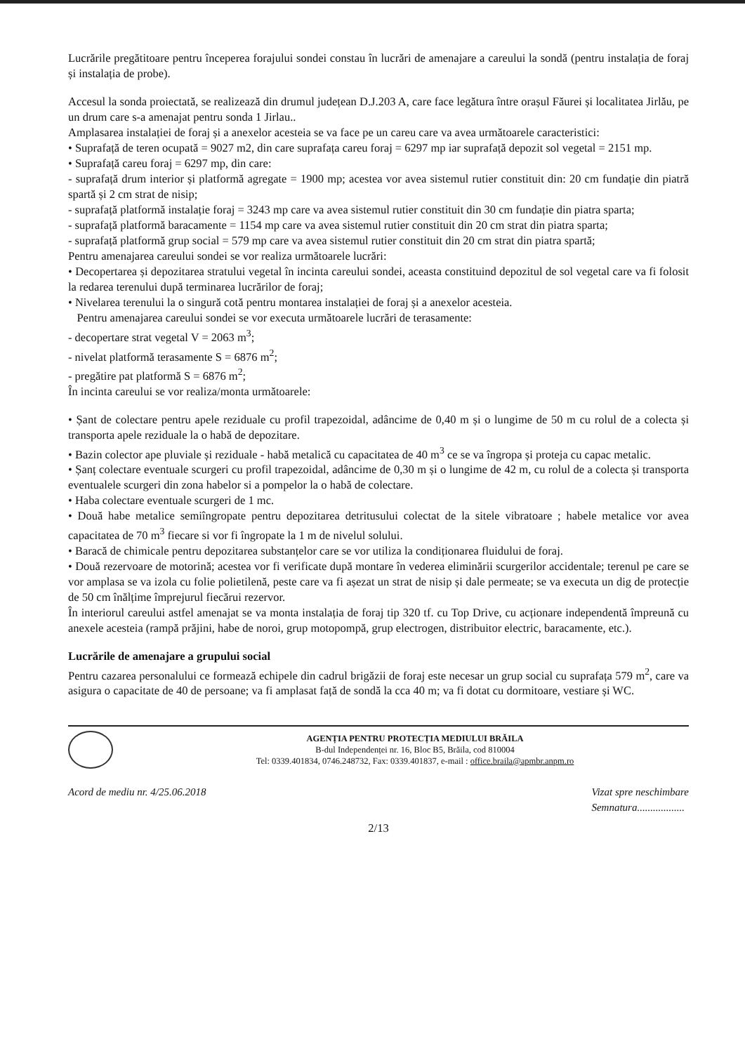Lucrările pregătitoare pentru începerea forajului sondei constau în lucrări de amenajare a careului la sondă (pentru instalația de foraj și instalația de probe).
Accesul la sonda proiectată, se realizează din drumul județean D.J.203 A, care face legătura între orașul Făurei și localitatea Jirlău, pe un drum care s-a amenajat pentru sonda 1 Jirlau..
Amplasarea instalației de foraj și a anexelor acesteia se va face pe un careu care va avea următoarele caracteristici:
• Suprafață de teren ocupată = 9027 m2, din care suprafața careu foraj = 6297 mp iar suprafață depozit sol vegetal = 2151 mp.
• Suprafață careu foraj = 6297 mp, din care:
- suprafață drum interior și platformă agregate = 1900 mp; acestea vor avea sistemul rutier constituit din: 20 cm fundație din piatră spartă și 2 cm strat de nisip;
- suprafață platformă instalație foraj = 3243 mp care va avea sistemul rutier constituit din 30 cm fundație din piatra sparta;
- suprafață platformă baracamente = 1154 mp care va avea sistemul rutier constituit din 20 cm strat din piatra sparta;
- suprafață platformă grup social = 579 mp care va avea sistemul rutier constituit din 20 cm strat din piatra spartă;
Pentru amenajarea careului sondei se vor realiza următoarele lucrări:
• Decopertarea și depozitarea stratului vegetal în incinta careului sondei, aceasta constituind depozitul de sol vegetal care va fi folosit la redarea terenului după terminarea lucrărilor de foraj;
• Nivelarea terenului la o singură cotă pentru montarea instalației de foraj și a anexelor acesteia.
Pentru amenajarea careului sondei se vor executa următoarele lucrări de terasamente:
- decopertare strat vegetal V = 2063 m<sup>3</sup>;
- nivelat platformă terasamente S = 6876 m<sup>2</sup>;
- pregătire pat platformă S = 6876 m<sup>2</sup>;
În incinta careului se vor realiza/monta următoarele:
• Șant de colectare pentru apele reziduale cu profil trapezoidal, adâncime de 0,40 m și o lungime de 50 m cu rolul de a colecta și transporta apele reziduale la o habă de depozitare.
• Bazin colector ape pluviale și reziduale - habă metalică cu capacitatea de 40 m<sup>3</sup> ce se va îngropa și proteja cu capac metalic.
• Șanț colectare eventuale scurgeri cu profil trapezoidal, adâncime de 0,30 m și o lungime de 42 m, cu rolul de a colecta și transporta eventualele scurgeri din zona habelor si a pompelor la o habă de colectare.
• Haba colectare eventuale scurgeri de 1 mc.
• Două habe metalice semiîngropate pentru depozitarea detritusului colectat de la sitele vibratoare ; habele metalice vor avea capacitatea de 70 m<sup>3</sup> fiecare si vor fi îngropate la 1 m de nivelul solului.
• Baracă de chimicale pentru depozitarea substanțelor care se vor utiliza la condiționarea fluidului de foraj.
• Două rezervoare de motorină; acestea vor fi verificate după montare în vederea eliminării scurgerilor accidentale; terenul pe care se vor amplasa se va izola cu folie polietilenă, peste care va fi așezat un strat de nisip și dale permeate; se va executa un dig de protecție de 50 cm înălțime împrejurul fiecărui rezervor.
În interiorul careului astfel amenajat se va monta instalația de foraj tip 320 tf. cu Top Drive, cu acționare independentă împreună cu anexele acesteia (rampă prăjini, habe de noroi, grup motopompă, grup electrogen, distribuitor electric, baracamente, etc.).
Lucrările de amenajare a grupului social
Pentru cazarea personalului ce formează echipele din cadrul brigăzii de foraj este necesar un grup social cu suprafața 579 m<sup>2</sup>, care va asigura o capacitate de 40 de persoane; va fi amplasat față de sondă la cca 40 m; va fi dotat cu dormitoare, vestiare și WC.
AGENȚIA PENTRU PROTECȚIA MEDIULUI BRĂILA
B-dul Independenței nr. 16, Bloc B5, Brăila, cod 810004
Tel: 0339.401834, 0746.248732, Fax: 0339.401837, e-mail : office.braila@apmbr.anpm.ro
Acord de mediu nr. 4/25.06.2018 Vizat spre neschimbare
Semnatura..................
2/13